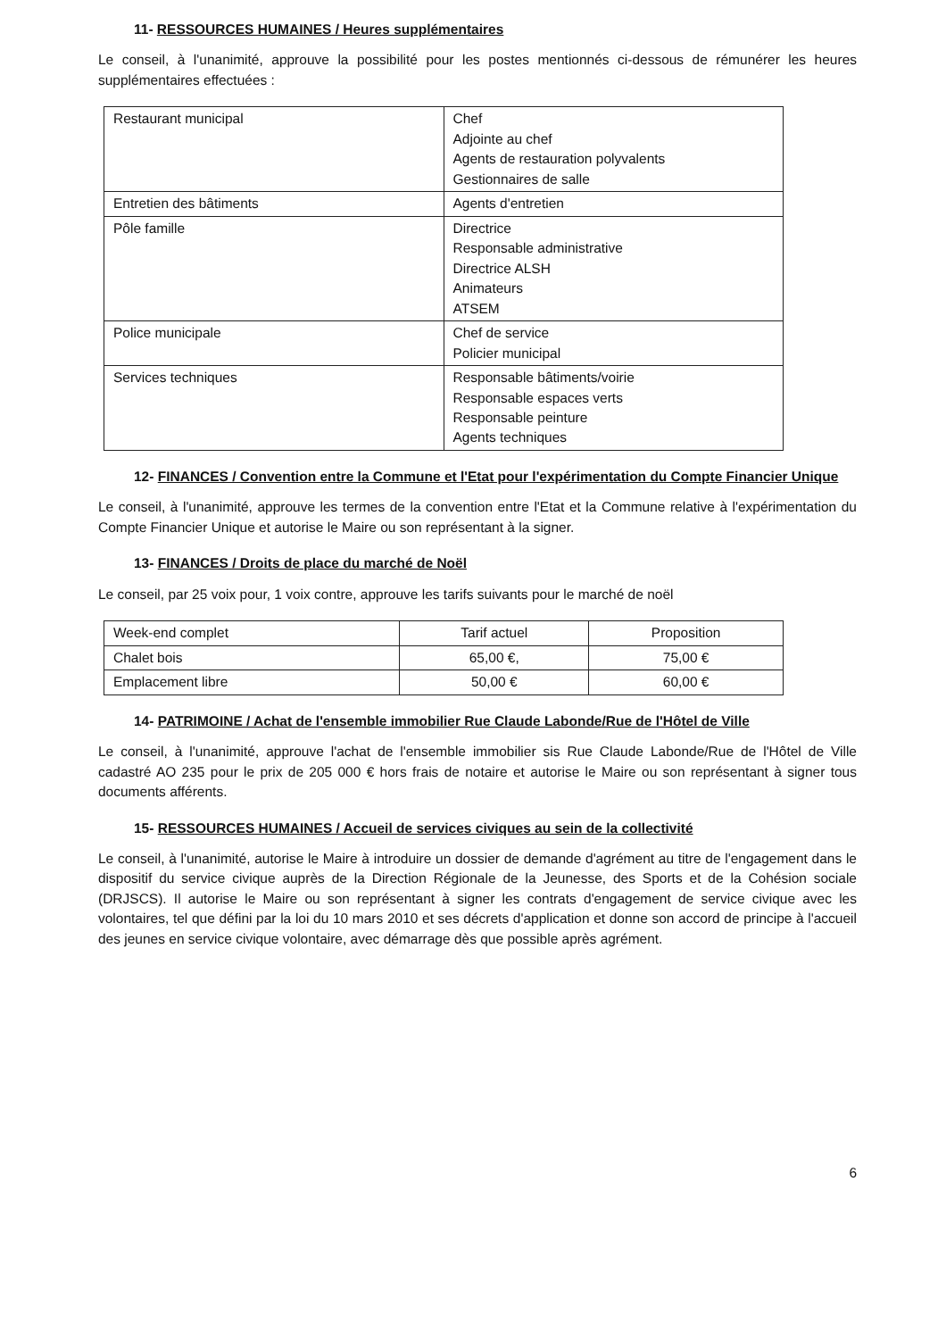11- RESSOURCES HUMAINES / Heures supplémentaires
Le conseil, à l'unanimité, approuve la possibilité pour les postes mentionnés ci-dessous de rémunérer les heures supplémentaires effectuées :
| Restaurant municipal | Chef Adjointe au chef Agents de restauration polyvalents Gestionnaires de salle |
| Entretien des bâtiments | Agents d'entretien |
| Pôle famille | Directrice Responsable administrative Directrice ALSH Animateurs ATSEM |
| Police municipale | Chef de service Policier municipal |
| Services techniques | Responsable bâtiments/voirie Responsable espaces verts Responsable peinture Agents techniques |
12- FINANCES / Convention entre la Commune et l'Etat pour l'expérimentation du Compte Financier Unique
Le conseil, à l'unanimité, approuve les termes de la convention entre l'Etat et la Commune relative à l'expérimentation du Compte Financier Unique et autorise le Maire ou son représentant à la signer.
13- FINANCES / Droits de place du marché de Noël
Le conseil, par 25 voix pour, 1 voix contre, approuve les tarifs suivants pour le marché de noël
| Week-end complet | Tarif actuel | Proposition |
| Chalet bois | 65,00 €, | 75,00 € |
| Emplacement libre | 50,00 € | 60,00 € |
14- PATRIMOINE / Achat de l'ensemble immobilier Rue Claude Labonde/Rue de l'Hôtel de Ville
Le conseil, à l'unanimité, approuve l'achat de l'ensemble immobilier sis Rue Claude Labonde/Rue de l'Hôtel de Ville cadastré AO 235 pour le prix de 205 000 € hors frais de notaire et autorise le Maire ou son représentant à signer tous documents afférents.
15- RESSOURCES HUMAINES / Accueil de services civiques au sein de la collectivité
Le conseil, à l'unanimité, autorise le Maire à introduire un dossier de demande d'agrément au titre de l'engagement dans le dispositif du service civique auprès de la Direction Régionale de la Jeunesse, des Sports et de la Cohésion sociale (DRJSCS). Il autorise le Maire ou son représentant à signer les contrats d'engagement de service civique avec les volontaires, tel que défini par la loi du 10 mars 2010 et ses décrets d'application et donne son accord de principe à l'accueil des jeunes en service civique volontaire, avec démarrage dès que possible après agrément.
6